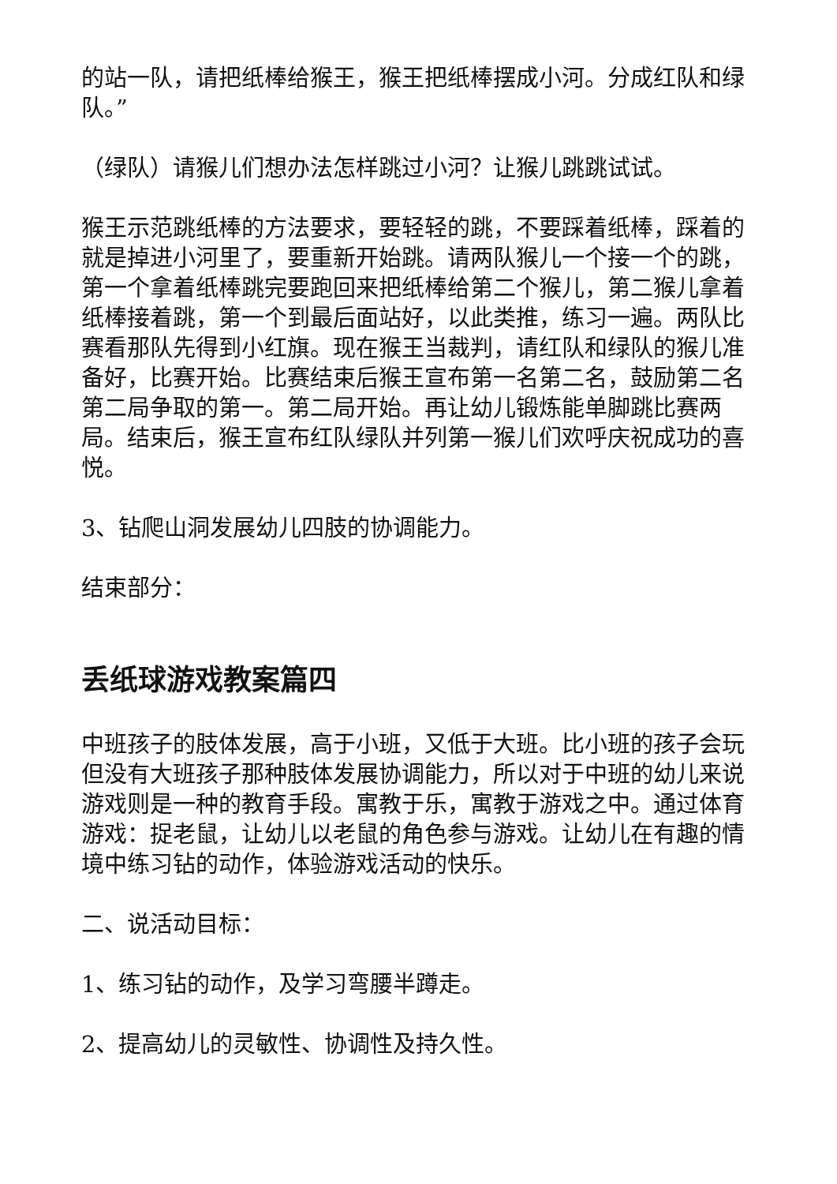的站一队，请把纸棒给猴王，猴王把纸棒摆成小河。分成红队和绿队。”
（绿队）请猴儿们想办法怎样跳过小河？让猴儿跳跳试试。
猴王示范跳纸棒的方法要求，要轻轻的跳，不要踩着纸棒，踩着的就是掉进小河里了，要重新开始跳。请两队猴儿一个接一个的跳，第一个拿着纸棒跳完要跑回来把纸棒给第二个猴儿，第二猴儿拿着纸棒接着跳，第一个到最后面站好，以此类推，练习一遍。两队比赛看那队先得到小红旗。现在猴王当裁判，请红队和绿队的猴儿准备好，比赛开始。比赛结束后猴王宣布第一名第二名，鼓励第二名第二局争取的第一。第二局开始。再让幼儿锻炼能单脚跳比赛两局。结束后，猴王宣布红队绿队并列第一猴儿们欢呼庆祝成功的喜悦。
3、钻爬山洞发展幼儿四肢的协调能力。
结束部分：
丢纸球游戏教案篇四
中班孩子的肢体发展，高于小班，又低于大班。比小班的孩子会玩但没有大班孩子那种肢体发展协调能力，所以对于中班的幼儿来说游戏则是一种的教育手段。寓教于乐，寓教于游戏之中。通过体育游戏：捉老鼠，让幼儿以老鼠的角色参与游戏。让幼儿在有趣的情境中练习钻的动作，体验游戏活动的快乐。
二、说活动目标：
1、练习钻的动作，及学习弯腰半蹲走。
2、提高幼儿的灵敏性、协调性及持久性。